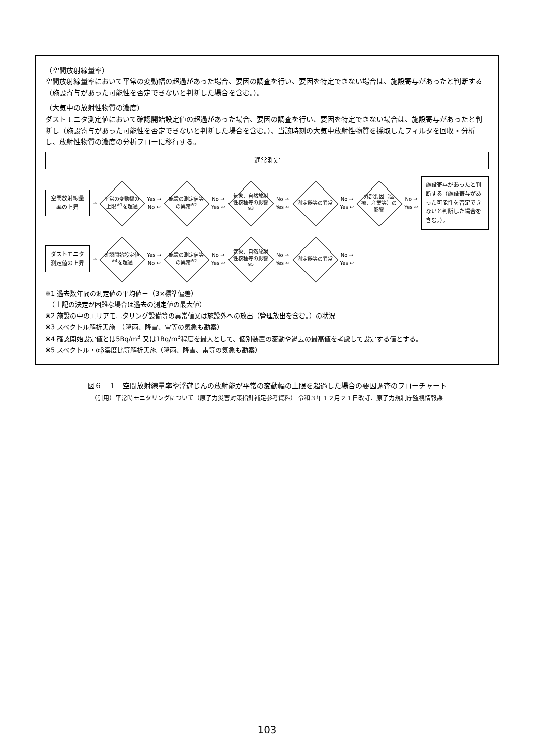（空間放射線量率）
空間放射線量率において平常の変動幅の超過があった場合、要因の調査を行い、要因を特定できない場合は、施設寄与があったと判断する（施設寄与があった可能性を否定できないと判断した場合を含む。）。
（大気中の放射性物質の濃度）
ダストモニタ測定値において確認開始設定値の超過があった場合、要因の調査を行い、要因を特定できない場合は、施設寄与があったと判断し（施設寄与があった可能性を否定できないと判断した場合を含む。）、当該時刻の大気中放射性物質を採取したフィルタを回収・分析し、放射性物質の濃度の分析フローに移行する。
通常測定
空間放射線量率の上昇
→
平常の変動幅の上限<sup>※1</sup>を超過
Yes →
No ↩
施設の測定値等の異常<sup>※2</sup>
No →
Yes ↩
気象、自然放射性核種等の影響<sup>※3</sup>
No →
Yes ↩
測定器等の異常
No →
Yes ↩
外部要因（医療、産業等）の影響
No →
Yes ↩
施設寄与があったと判断する（施設寄与があった可能性を否定できないと判断した場合を含む。）。
ダストモニタ測定値の上昇
→
確認開始設定値<sup>※4</sup>を超過
Yes →
No ↩
施設の測定値等の異常<sup>※2</sup>
No →
Yes ↩
気象、自然放射性核種等の影響<sup>※5</sup>
No →
Yes ↩
測定器等の異常
No →
Yes ↩
※1 過去数年間の測定値の平均値＋（3×標準偏差）
　（上記の決定が困難な場合は過去の測定値の最大値）
※2 施設の中のエリアモニタリング設備等の異常値又は施設外への放出（管理放出を含む。）の状況
※3 スペクトル解析実施　（降雨、降雪、雷等の気象も勘案）
※4 確認開始設定値とは5Bq/m<sup>3</sup> 又は1Bq/m<sup>3</sup>程度を最大として、個別装置の変動や過去の最高値を考慮して設定する値とする。
※5 スペクトル・αβ濃度比等解析実施（降雨、降雪、雷等の気象も勘案）
図６－１　空間放射線量率や浮遊じんの放射能が平常の変動幅の上限を超過した場合の要因調査のフローチャート
（引用）平常時モニタリングについて（原子力災害対策指針補足参考資料） 令和３年１２月２１日改訂、原子力規制庁監視情報課
103